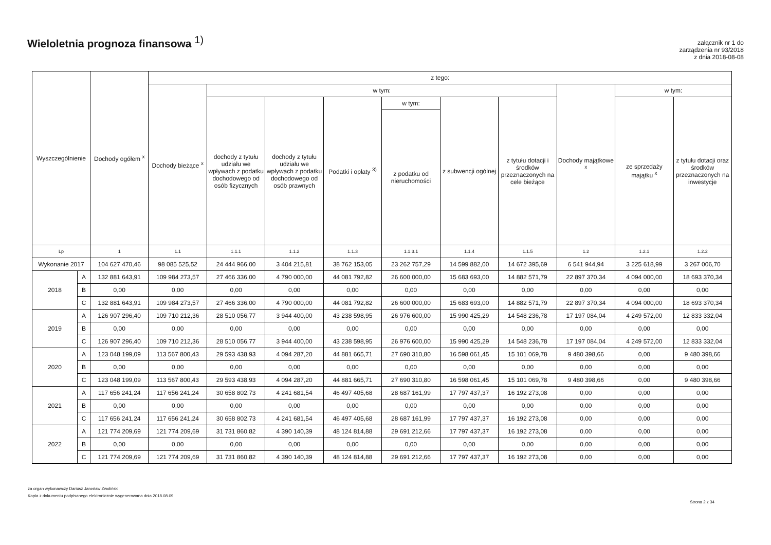Wieloletnia prognoza finansowa <sup>1)</sup>
załącznik nr 1 do
zarządzenia nr 93/2018
z dnia 2018-08-08
| Wyszczególnienie | | Dochody ogółem <sup>x</sup> | z tego: | | | | | | | | | |
| --- | --- | --- | --- | --- | --- | --- | --- | --- | --- | --- | --- | --- |
| | | | Dochody bieżące <sup>x</sup> | w tym: | | | | | | Dochody majątkowe <sup>x</sup> | w tym: | |
| | | | | dochody z tytułu udziału we wpływach z podatku dochodowego od osób fizycznych | dochody z tytułu udziału we wpływach z podatku dochodowego od osób prawnych | Podatki i opłaty <sup>3)</sup> | w tym: | z subwencji ogólnej | z tytułu dotacji i środków przeznaczonych na cele bieżące | | ze sprzedaży majątku <sup>x</sup> | z tytułu dotacji oraz środków przeznaczonych na inwestycje |
| | | | | | | | z podatku od nieruchomości | | | | | |
| Lp | | 1 | 1.1 | 1.1.1 | 1.1.2 | 1.1.3 | 1.1.3.1 | 1.1.4 | 1.1.5 | 1.2 | 1.2.1 | 1.2.2 |
| Wykonanie 2017 | | 104 627 470,46 | 98 085 525,52 | 24 444 966,00 | 3 404 215,81 | 38 762 153,05 | 23 262 757,29 | 14 599 882,00 | 14 672 395,69 | 6 541 944,94 | 3 225 618,99 | 3 267 006,70 |
| 2018 | A | 132 881 643,91 | 109 984 273,57 | 27 466 336,00 | 4 790 000,00 | 44 081 792,82 | 26 600 000,00 | 15 683 693,00 | 14 882 571,79 | 22 897 370,34 | 4 094 000,00 | 18 693 370,34 |
| | B | 0,00 | 0,00 | 0,00 | 0,00 | 0,00 | 0,00 | 0,00 | 0,00 | 0,00 | 0,00 | 0,00 |
| | C | 132 881 643,91 | 109 984 273,57 | 27 466 336,00 | 4 790 000,00 | 44 081 792,82 | 26 600 000,00 | 15 683 693,00 | 14 882 571,79 | 22 897 370,34 | 4 094 000,00 | 18 693 370,34 |
| 2019 | A | 126 907 296,40 | 109 710 212,36 | 28 510 056,77 | 3 944 400,00 | 43 238 598,95 | 26 976 600,00 | 15 990 425,29 | 14 548 236,78 | 17 197 084,04 | 4 249 572,00 | 12 833 332,04 |
| | B | 0,00 | 0,00 | 0,00 | 0,00 | 0,00 | 0,00 | 0,00 | 0,00 | 0,00 | 0,00 | 0,00 |
| | C | 126 907 296,40 | 109 710 212,36 | 28 510 056,77 | 3 944 400,00 | 43 238 598,95 | 26 976 600,00 | 15 990 425,29 | 14 548 236,78 | 17 197 084,04 | 4 249 572,00 | 12 833 332,04 |
| 2020 | A | 123 048 199,09 | 113 567 800,43 | 29 593 438,93 | 4 094 287,20 | 44 881 665,71 | 27 690 310,80 | 16 598 061,45 | 15 101 069,78 | 9 480 398,66 | 0,00 | 9 480 398,66 |
| | B | 0,00 | 0,00 | 0,00 | 0,00 | 0,00 | 0,00 | 0,00 | 0,00 | 0,00 | 0,00 | 0,00 |
| | C | 123 048 199,09 | 113 567 800,43 | 29 593 438,93 | 4 094 287,20 | 44 881 665,71 | 27 690 310,80 | 16 598 061,45 | 15 101 069,78 | 9 480 398,66 | 0,00 | 9 480 398,66 |
| 2021 | A | 117 656 241,24 | 117 656 241,24 | 30 658 802,73 | 4 241 681,54 | 46 497 405,68 | 28 687 161,99 | 17 797 437,37 | 16 192 273,08 | 0,00 | 0,00 | 0,00 |
| | B | 0,00 | 0,00 | 0,00 | 0,00 | 0,00 | 0,00 | 0,00 | 0,00 | 0,00 | 0,00 | 0,00 |
| | C | 117 656 241,24 | 117 656 241,24 | 30 658 802,73 | 4 241 681,54 | 46 497 405,68 | 28 687 161,99 | 17 797 437,37 | 16 192 273,08 | 0,00 | 0,00 | 0,00 |
| 2022 | A | 121 774 209,69 | 121 774 209,69 | 31 731 860,82 | 4 390 140,39 | 48 124 814,88 | 29 691 212,66 | 17 797 437,37 | 16 192 273,08 | 0,00 | 0,00 | 0,00 |
| | B | 0,00 | 0,00 | 0,00 | 0,00 | 0,00 | 0,00 | 0,00 | 0,00 | 0,00 | 0,00 | 0,00 |
| | C | 121 774 209,69 | 121 774 209,69 | 31 731 860,82 | 4 390 140,39 | 48 124 814,88 | 29 691 212,66 | 17 797 437,37 | 16 192 273,08 | 0,00 | 0,00 | 0,00 |
za organ wykonawczy Dariusz Jarosław Zwoliński
Kopia z dokumentu podpisanego elektronicznie wygenerowana dnia 2018.08.09
Strona 2 z 34